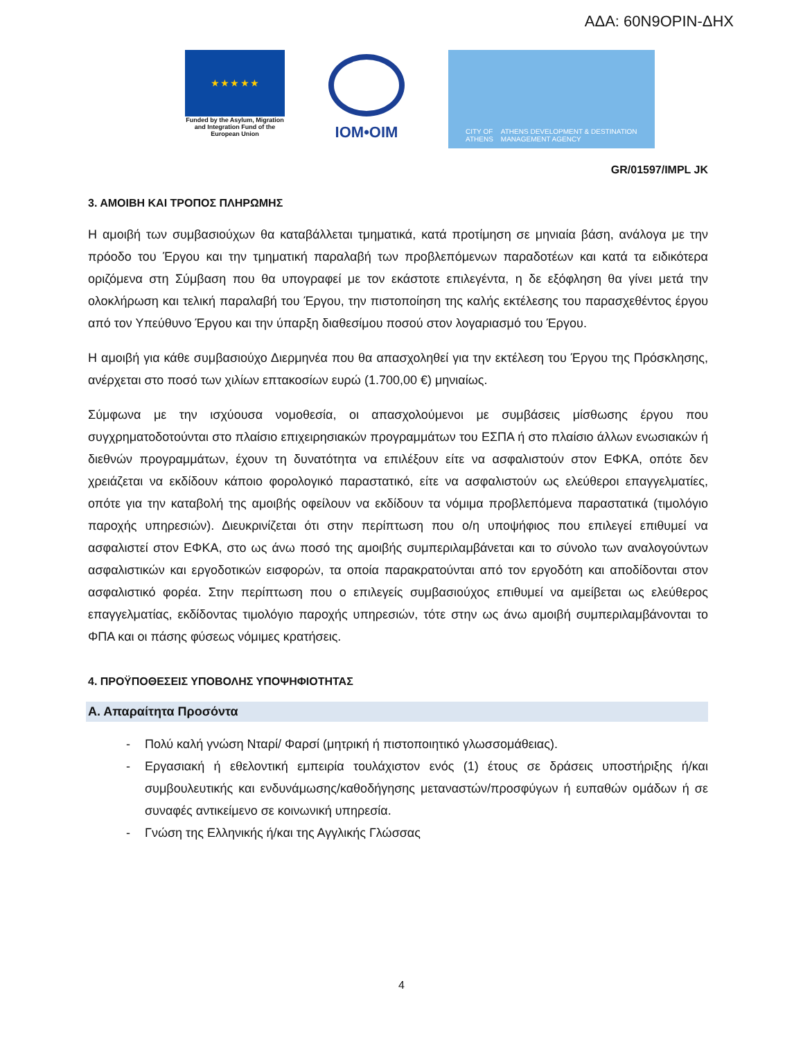ΑΔΑ: 60Ν9ΟΡΙΝ-ΔΗΧ
★ ★ ★ ★ ★
Funded by the Asylum, Migration and Integration Fund of the European Union
IOM•OIM
CITY OF ATHENS ATHENS DEVELOPMENT & DESTINATION MANAGEMENT AGENCY
GR/01597/IMPL JK
3. ΑΜΟΙΒΗ ΚΑΙ ΤΡΟΠΟΣ ΠΛΗΡΩΜΗΣ
Η αμοιβή των συμβασιούχων θα καταβάλλεται τμηματικά, κατά προτίμηση σε μηνιαία βάση, ανάλογα με την πρόοδο του Έργου και την τμηματική παραλαβή των προβλεπόμενων παραδοτέων και κατά τα ειδικότερα οριζόμενα στη Σύμβαση που θα υπογραφεί με τον εκάστοτε επιλεγέντα, η δε εξόφληση θα γίνει μετά την ολοκλήρωση και τελική παραλαβή του Έργου, την πιστοποίηση της καλής εκτέλεσης του παρασχεθέντος έργου από τον Υπεύθυνο Έργου και την ύπαρξη διαθεσίμου ποσού στον λογαριασμό του Έργου.
Η αμοιβή για κάθε συμβασιούχο Διερμηνέα που θα απασχοληθεί για την εκτέλεση του Έργου της Πρόσκλησης, ανέρχεται στο ποσό των χιλίων επτακοσίων ευρώ (1.700,00 €) μηνιαίως.
Σύμφωνα με την ισχύουσα νομοθεσία, οι απασχολούμενοι με συμβάσεις μίσθωσης έργου που συγχρηματοδοτούνται στο πλαίσιο επιχειρησιακών προγραμμάτων του ΕΣΠΑ ή στο πλαίσιο άλλων ενωσιακών ή διεθνών προγραμμάτων, έχουν τη δυνατότητα να επιλέξουν είτε να ασφαλιστούν στον ΕΦΚΑ, οπότε δεν χρειάζεται να εκδίδουν κάποιο φορολογικό παραστατικό, είτε να ασφαλιστούν ως ελεύθεροι επαγγελματίες, οπότε για την καταβολή της αμοιβής οφείλουν να εκδίδουν τα νόμιμα προβλεπόμενα παραστατικά (τιμολόγιο παροχής υπηρεσιών). Διευκρινίζεται ότι στην περίπτωση που ο/η υποψήφιος που επιλεγεί επιθυμεί να ασφαλιστεί στον ΕΦΚΑ, στο ως άνω ποσό της αμοιβής συμπεριλαμβάνεται και το σύνολο των αναλογούντων ασφαλιστικών και εργοδοτικών εισφορών, τα οποία παρακρατούνται από τον εργοδότη και αποδίδονται στον ασφαλιστικό φορέα. Στην περίπτωση που ο επιλεγείς συμβασιούχος επιθυμεί να αμείβεται ως ελεύθερος επαγγελματίας, εκδίδοντας τιμολόγιο παροχής υπηρεσιών, τότε στην ως άνω αμοιβή συμπεριλαμβάνονται το ΦΠΑ και οι πάσης φύσεως νόμιμες κρατήσεις.
4. ΠΡΟΫΠΟΘΕΣΕΙΣ ΥΠΟΒΟΛΗΣ ΥΠΟΨΗΦΙΟΤΗΤΑΣ
Α. Απαραίτητα Προσόντα
- Πολύ καλή γνώση Νταρί/ Φαρσί (μητρική ή πιστοποιητικό γλωσσομάθειας).
- Εργασιακή ή εθελοντική εμπειρία τουλάχιστον ενός (1) έτους σε δράσεις υποστήριξης ή/και συμβουλευτικής και ενδυνάμωσης/καθοδήγησης μεταναστών/προσφύγων ή ευπαθών ομάδων ή σε συναφές αντικείμενο σε κοινωνική υπηρεσία.
- Γνώση της Ελληνικής ή/και της Αγγλικής Γλώσσας
4